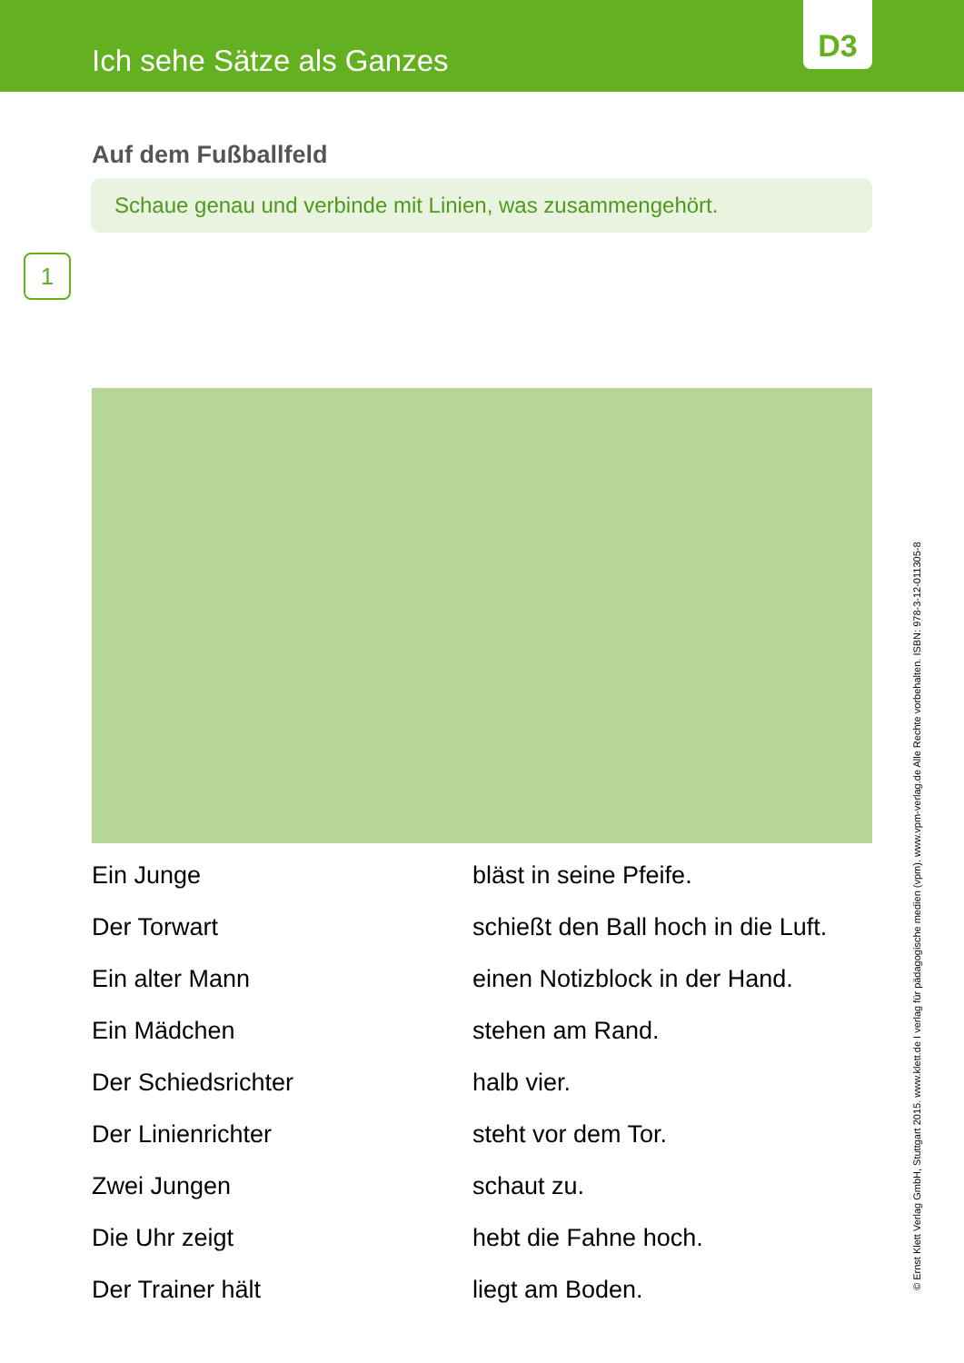Ich sehe Sätze als Ganzes
D3
Auf dem Fußballfeld
Schaue genau und verbinde mit Linien, was zusammengehört.
1
Ein Junge
bläst in seine Pfeife.
Der Torwart
schießt den Ball hoch in die Luft.
Ein alter Mann
einen Notizblock in der Hand.
Ein Mädchen
stehen am Rand.
Der Schiedsrichter
halb vier.
Der Linienrichter
steht vor dem Tor.
Zwei Jungen
schaut zu.
Die Uhr zeigt
hebt die Fahne hoch.
Der Trainer hält
liegt am Boden.
© Ernst Klett Verlag GmbH, Stuttgart 2015. www.klett.de I verlag für pädagogische medien (vpm). www.vpm-verlag.de Alle Rechte vorbehalten. ISBN: 978-3-12-011305-8